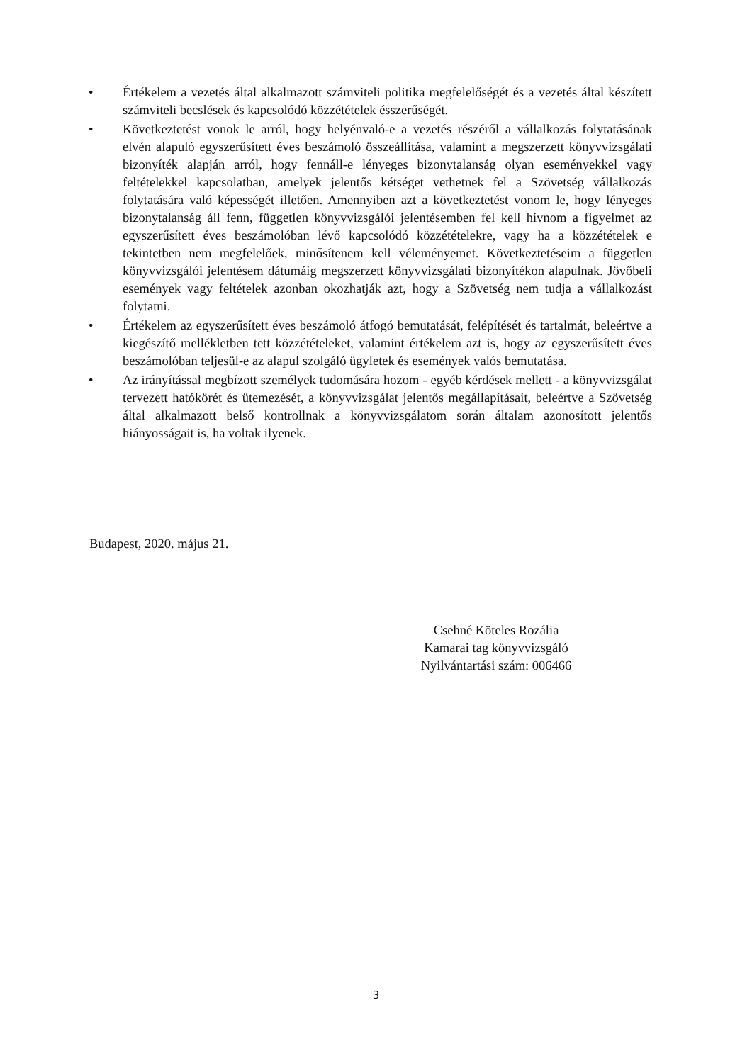• Értékelem a vezetés által alkalmazott számviteli politika megfelelőségét és a vezetés által készített számviteli becslések és kapcsolódó közzétételek ésszerűségét.
• Következtetést vonok le arról, hogy helyénvaló-e a vezetés részéről a vállalkozás folytatásának elvén alapuló egyszerűsített éves beszámoló összeállítása, valamint a megszerzett könyvvizsgálati bizonyíték alapján arról, hogy fennáll-e lényeges bizonytalanság olyan eseményekkel vagy feltételekkel kapcsolatban, amelyek jelentős kétséget vethetnek fel a Szövetség vállalkozás folytatására való képességét illetően. Amennyiben azt a következtetést vonom le, hogy lényeges bizonytalanság áll fenn, független könyvvizsgálói jelentésemben fel kell hívnom a figyelmet az egyszerűsített éves beszámolóban lévő kapcsolódó közzétételekre, vagy ha a közzétételek e tekintetben nem megfelelőek, minősítenem kell véleményemet. Következtetéseim a független könyvvizsgálói jelentésem dátumáig megszerzett könyvvizsgálati bizonyítékon alapulnak. Jövőbeli események vagy feltételek azonban okozhatják azt, hogy a Szövetség nem tudja a vállalkozást folytatni.
• Értékelem az egyszerűsített éves beszámoló átfogó bemutatását, felépítését és tartalmát, beleértve a kiegészítő mellékletben tett közzétételeket, valamint értékelem azt is, hogy az egyszerűsített éves beszámolóban teljesül-e az alapul szolgáló ügyletek és események valós bemutatása.
• Az irányítással megbízott személyek tudomására hozom - egyéb kérdések mellett - a könyvvizsgálat tervezett hatókörét és ütemezését, a könyvvizsgálat jelentős megállapításait, beleértve a Szövetség által alkalmazott belső kontrollnak a könyvvizsgálatom során általam azonosított jelentős hiányosságait is, ha voltak ilyenek.
Budapest, 2020. május 21.
Csehné Köteles Rozália
Kamarai tag könyvvizsgáló
Nyilvántartási szám: 006466
3